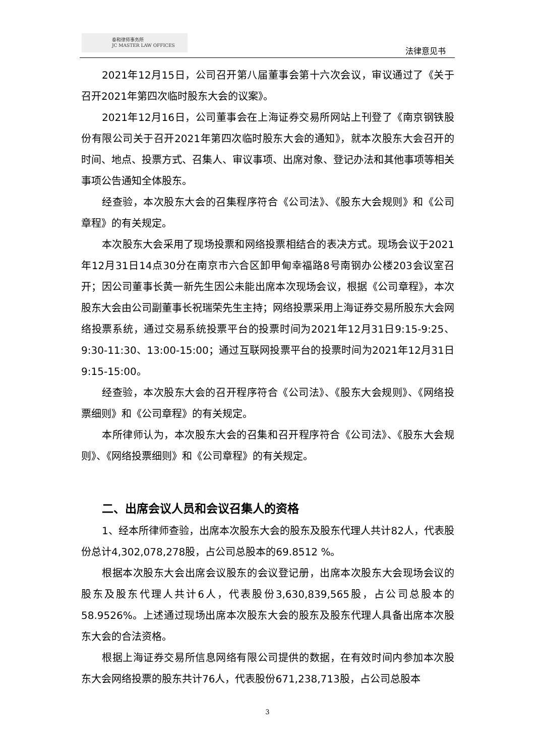泰和律师事务所
JC MASTER LAW OFFICES
法律意见书
2021年12月15日，公司召开第八届董事会第十六次会议，审议通过了《关于召开2021年第四次临时股东大会的议案》。
2021年12月16日，公司董事会在上海证券交易所网站上刊登了《南京钢铁股份有限公司关于召开2021年第四次临时股东大会的通知》，就本次股东大会召开的时间、地点、投票方式、召集人、审议事项、出席对象、登记办法和其他事项等相关事项公告通知全体股东。
经查验，本次股东大会的召集程序符合《公司法》、《股东大会规则》和《公司章程》的有关规定。
本次股东大会采用了现场投票和网络投票相结合的表决方式。现场会议于2021年12月31日14点30分在南京市六合区卸甲甸幸福路8号南钢办公楼203会议室召开；因公司董事长黄一新先生因公未能出席本次现场会议，根据《公司章程》，本次股东大会由公司副董事长祝瑞荣先生主持；网络投票采用上海证券交易所股东大会网络投票系统，通过交易系统投票平台的投票时间为2021年12月31日9:15-9:25、9:30-11:30、13:00-15:00；通过互联网投票平台的投票时间为2021年12月31日9:15-15:00。
经查验，本次股东大会的召开程序符合《公司法》、《股东大会规则》、《网络投票细则》和《公司章程》的有关规定。
本所律师认为，本次股东大会的召集和召开程序符合《公司法》、《股东大会规则》、《网络投票细则》和《公司章程》的有关规定。
二、出席会议人员和会议召集人的资格
1、经本所律师查验，出席本次股东大会的股东及股东代理人共计82人，代表股份总计4,302,078,278股，占公司总股本的69.8512 %。
根据本次股东大会出席会议股东的会议登记册，出席本次股东大会现场会议的股东及股东代理人共计6人，代表股份3,630,839,565股，占公司总股本的58.9526%。上述通过现场出席本次股东大会的股东及股东代理人具备出席本次股东大会的合法资格。
根据上海证券交易所信息网络有限公司提供的数据，在有效时间内参加本次股东大会网络投票的股东共计76人，代表股份671,238,713股，占公司总股本
3